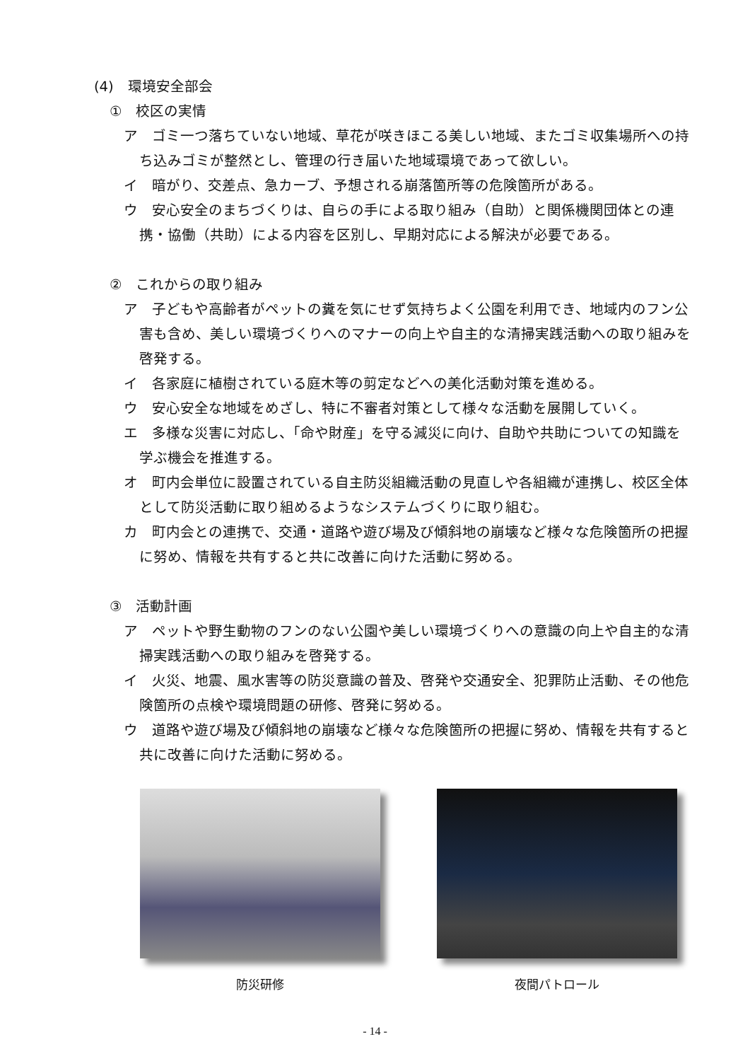(4)　環境安全部会
①　校区の実情
ア　ゴミ一つ落ちていない地域、草花が咲きほこる美しい地域、またゴミ収集場所への持ち込みゴミが整然とし、管理の行き届いた地域環境であって欲しい。
イ　暗がり、交差点、急カーブ、予想される崩落箇所等の危険箇所がある。
ウ　安心安全のまちづくりは、自らの手による取り組み（自助）と関係機関団体との連携・協働（共助）による内容を区別し、早期対応による解決が必要である。
②　これからの取り組み
ア　子どもや高齢者がペットの糞を気にせず気持ちよく公園を利用でき、地域内のフン公害も含め、美しい環境づくりへのマナーの向上や自主的な清掃実践活動への取り組みを啓発する。
イ　各家庭に植樹されている庭木等の剪定などへの美化活動対策を進める。
ウ　安心安全な地域をめざし、特に不審者対策として様々な活動を展開していく。
エ　多様な災害に対応し、「命や財産」を守る減災に向け、自助や共助についての知識を学ぶ機会を推進する。
オ　町内会単位に設置されている自主防災組織活動の見直しや各組織が連携し、校区全体として防災活動に取り組めるようなシステムづくりに取り組む。
カ　町内会との連携で、交通・道路や遊び場及び傾斜地の崩壊など様々な危険箇所の把握に努め、情報を共有すると共に改善に向けた活動に努める。
③　活動計画
ア　ペットや野生動物のフンのない公園や美しい環境づくりへの意識の向上や自主的な清掃実践活動への取り組みを啓発する。
イ　火災、地震、風水害等の防災意識の普及、啓発や交通安全、犯罪防止活動、その他危険箇所の点検や環境問題の研修、啓発に努める。
ウ　道路や遊び場及び傾斜地の崩壊など様々な危険箇所の把握に努め、情報を共有すると共に改善に向けた活動に努める。
防災研修 夜間パトロール
- 14 -